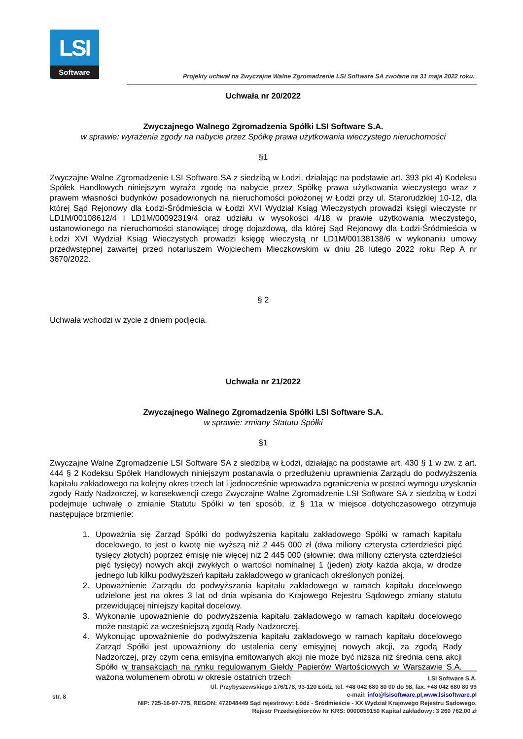LSI
Software
Projekty uchwał na Zwyczajne Walne Zgromadzenie LSI Software SA zwołane na 31 maja 2022 roku.
Uchwała nr 20/2022
Zwyczajnego Walnego Zgromadzenia Spółki LSI Software S.A.
w sprawie: wyrażenia zgody na nabycie przez Spółkę prawa użytkowania wieczystego nieruchomości
§1
Zwyczajne Walne Zgromadzenie LSI Software SA z siedzibą w Łodzi, działając na podstawie art. 393 pkt 4) Kodeksu Spółek Handlowych niniejszym wyraża zgodę na nabycie przez Spółkę prawa użytkowania wieczystego wraz z prawem własności budynków posadowionych na nieruchomości położonej w Łodzi przy ul. Starorudzkiej 10-12, dla której Sąd Rejonowy dla Łodzi-Śródmieścia w Łodzi XVI Wydział Ksiąg Wieczystych prowadzi księgi wieczyste nr LD1M/00108612/4 i LD1M/00092319/4 oraz udziału w wysokości 4/18 w prawie użytkowania wieczystego, ustanowionego na nieruchomości stanowiącej drogę dojazdową, dla której Sąd Rejonowy dla Łodzi-Śródmieścia w Łodzi XVI Wydział Ksiąg Wieczystych prowadzi księgę wieczystą nr LD1M/00138138/6 w wykonaniu umowy przedwstępnej zawartej przed notariuszem Wojciechem Mieczkowskim w dniu 28 lutego 2022 roku Rep A nr 3670/2022.
§ 2
Uchwała wchodzi w życie z dniem podjęcia.
Uchwała nr 21/2022
Zwyczajnego Walnego Zgromadzenia Spółki LSI Software S.A.
w sprawie: zmiany Statutu Spółki
§1
Zwyczajne Walne Zgromadzenie LSI Software SA z siedzibą w Łodzi, działając na podstawie art. 430 § 1 w zw. z art. 444 § 2 Kodeksu Spółek Handlowych niniejszym postanawia o przedłużeniu uprawnienia Zarządu do podwyższenia kapitału zakładowego na kolejny okres trzech lat i jednocześnie wprowadza ograniczenia w postaci wymogu uzyskania zgody Rady Nadzorczej, w konsekwencji czego Zwyczajne Walne Zgromadzenie LSI Software SA z siedzibą w Łodzi podejmuje uchwałę o zmianie Statutu Spółki w ten sposób, iż § 11a w miejsce dotychczasowego otrzymuje następujące brzmienie:
1. Upoważnia się Zarząd Spółki do podwyższenia kapitału zakładowego Spółki w ramach kapitału docelowego, to jest o kwotę nie wyższą niż 2 445 000 zł (dwa miliony czterysta czterdzieści pięć tysięcy złotych) poprzez emisję nie więcej niż 2 445 000 (słownie: dwa miliony czterysta czterdzieści pięć tysięcy) nowych akcji zwykłych o wartości nominalnej 1 (jeden) złoty każda akcja, w drodze jednego lub kilku podwyższeń kapitału zakładowego w granicach określonych poniżej.
2. Upoważnienie Zarządu do podwyższania kapitału zakładowego w ramach kapitału docelowego udzielone jest na okres 3 lat od dnia wpisania do Krajowego Rejestru Sądowego zmiany statutu przewidującej niniejszy kapitał docelowy.
3. Wykonanie upoważnienie do podwyższenia kapitału zakładowego w ramach kapitału docelowego może nastąpić za wcześniejszą zgodą Rady Nadzorczej.
4. Wykonując upoważnienie do podwyższenia kapitału zakładowego w ramach kapitału docelowego Zarząd Spółki jest upoważniony do ustalenia ceny emisyjnej nowych akcji, za zgodą Rady Nadzorczej, przy czym cena emisyjna emitowanych akcji nie może być niższa niż średnia cena akcji Spółki w transakcjach na rynku regulowanym Giełdy Papierów Wartościowych w Warszawie S.A. ważona wolumenem obrotu w okresie ostatnich trzech
str. 8
LSI Software S.A.
Ul. Przybyszewskiego 176/178, 93-120 Łódź, tel. +48 042 680 80 00 do 98, fax. +48 042 680 80 99
e-mail: info@lsisoftware.pl,www.lsisoftware.pl
NIP: 725-16-97-775, REGON: 472048449 Sąd rejestrowy: Łódź - Śródmieście - XX Wydział Krajowego Rejestru Sądowego,
Rejestr Przedsiębiorców Nr KRS: 0000059150 Kapitał zakładowy: 3 260 762,00 zł